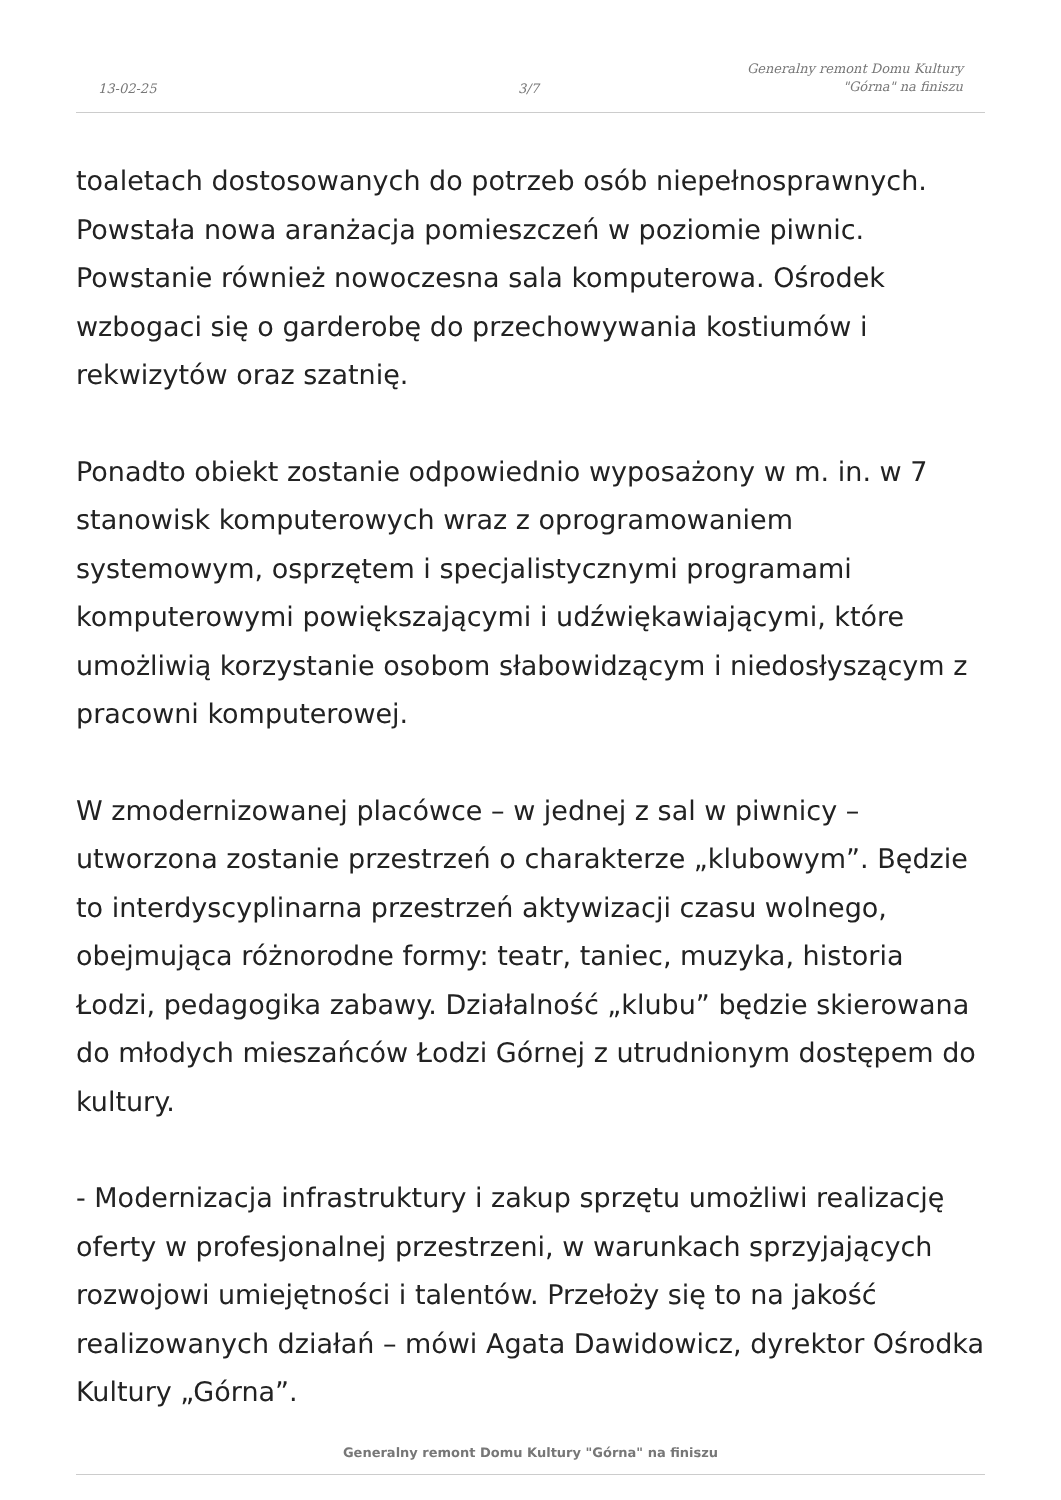13-02-25 3/7
Generalny remont Domu Kultury
"Górna" na finiszu
toaletach dostosowanych do potrzeb osób niepełnosprawnych. Powstała nowa aranżacja pomieszczeń w poziomie piwnic. Powstanie również nowoczesna sala komputerowa. Ośrodek wzbogaci się o garderobę do przechowywania kostiumów i rekwizytów oraz szatnię.
Ponadto obiekt zostanie odpowiednio wyposażony w m. in. w 7 stanowisk komputerowych wraz z oprogramowaniem systemowym, osprzętem i specjalistycznymi programami komputerowymi powiększającymi i udźwiękawiającymi, które umożliwią korzystanie osobom słabowidzącym i niedosłyszącym z pracowni komputerowej.
W zmodernizowanej placówce – w jednej z sal w piwnicy – utworzona zostanie przestrzeń o charakterze „klubowym”. Będzie to interdyscyplinarna przestrzeń aktywizacji czasu wolnego, obejmująca różnorodne formy: teatr, taniec, muzyka, historia Łodzi, pedagogika zabawy. Działalność „klubu” będzie skierowana do młodych mieszańców Łodzi Górnej z utrudnionym dostępem do kultury.
- Modernizacja infrastruktury i zakup sprzętu umożliwi realizację oferty w profesjonalnej przestrzeni, w warunkach sprzyjających rozwojowi umiejętności i talentów. Przełoży się to na jakość realizowanych działań – mówi Agata Dawidowicz, dyrektor Ośrodka Kultury „Górna”.
Generalny remont Domu Kultury "Górna" na finiszu